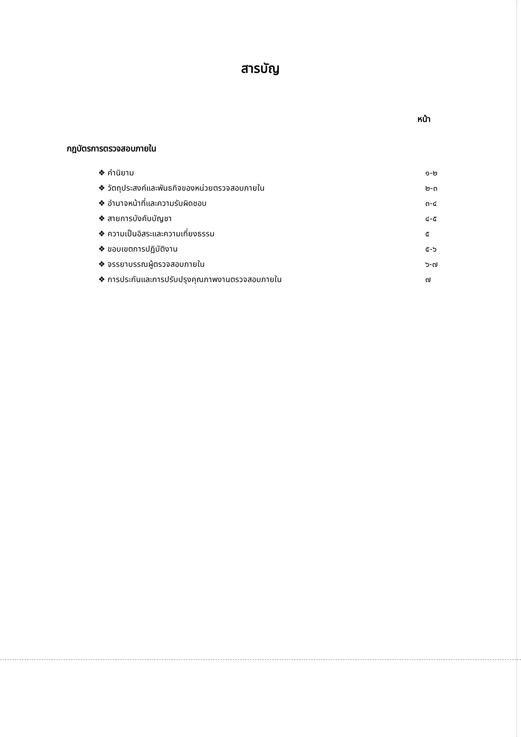สารบัญ
หน้า
กฎบัตรการตรวจสอบภายใน
❖ คำนิยาม ๑-๒
❖ วัตถุประสงค์และพันธกิจของหน่วยตรวจสอบภายใน ๒-๓
❖ อำนาจหน้าที่และความรับผิดชอบ ๓-๔
❖ สายการบังคับบัญชา ๔-๕
❖ ความเป็นอิสระและความเที่ยงธรรม ๕
❖ ขอบเขตการปฏิบัติงาน ๕-๖
❖ จรรยาบรรณผู้ตรวจสอบภายใน ๖-๗
❖ การประกันและการปรับปรุงคุณภาพงานตรวจสอบภายใน ๗